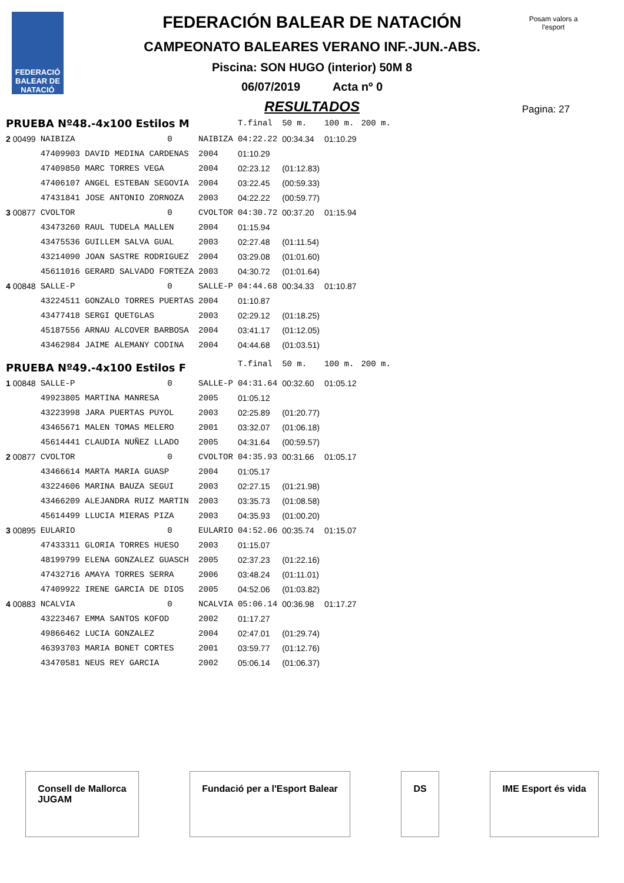FEDERACIÓ BALEAR DE NATACIÓ
Posam valors a l'esport
FEDERACIÓN BALEAR DE NATACIÓN
CAMPEONATO BALEARES VERANO INF.-JUN.-ABS.
Piscina: SON HUGO (interior) 50M 8
06/07/2019 Acta nº 0
RESULTADOS
Pagina: 27
| PRUEBA Nº48.-4x100 Estilos M | | | | T.final | 50 m. | 100 m. | 200 m. |
| 2 00499 | NAIBIZA | 0 | NAIBIZA | 04:22.22 | 00:34.34 | 01:10.29 | |
| | 47409903 DAVID MEDINA CARDENAS | | 2004 | 01:10.29 | | | |
| | 47409850 MARC TORRES VEGA | | 2004 | 02:23.12 | (01:12.83) | | |
| | 47406107 ANGEL ESTEBAN SEGOVIA | | 2004 | 03:22.45 | (00:59.33) | | |
| | 47431841 JOSE ANTONIO ZORNOZA | | 2003 | 04:22.22 | (00:59.77) | | |
| 3 00877 | CVOLTOR | 0 | CVOLTOR | 04:30.72 | 00:37.20 | 01:15.94 | |
| | 43473260 RAUL TUDELA MALLEN | | 2004 | 01:15.94 | | | |
| | 43475536 GUILLEM SALVA GUAL | | 2003 | 02:27.48 | (01:11.54) | | |
| | 43214090 JOAN SASTRE RODRIGUEZ | | 2004 | 03:29.08 | (01:01.60) | | |
| | 45611016 GERARD SALVADO FORTEZA | | 2003 | 04:30.72 | (01:01.64) | | |
| 4 00848 | SALLE-P | 0 | SALLE-P | 04:44.68 | 00:34.33 | 01:10.87 | |
| | 43224511 GONZALO TORRES PUERTAS | | 2004 | 01:10.87 | | | |
| | 43477418 SERGI QUETGLAS | | 2003 | 02:29.12 | (01:18.25) | | |
| | 45187556 ARNAU ALCOVER BARBOSA | | 2004 | 03:41.17 | (01:12.05) | | |
| | 43462984 JAIME ALEMANY CODINA | | 2004 | 04:44.68 | (01:03.51) | | |
| PRUEBA Nº49.-4x100 Estilos F | | | | T.final | 50 m. | 100 m. | 200 m. |
| 1 00848 | SALLE-P | 0 | SALLE-P | 04:31.64 | 00:32.60 | 01:05.12 | |
| | 49923805 MARTINA MANRESA | | 2005 | 01:05.12 | | | |
| | 43223998 JARA PUERTAS PUYOL | | 2003 | 02:25.89 | (01:20.77) | | |
| | 43465671 MALEN TOMAS MELERO | | 2001 | 03:32.07 | (01:06.18) | | |
| | 45614441 CLAUDIA NUÑEZ LLADO | | 2005 | 04:31.64 | (00:59.57) | | |
| 2 00877 | CVOLTOR | 0 | CVOLTOR | 04:35.93 | 00:31.66 | 01:05.17 | |
| | 43466614 MARTA MARIA GUASP | | 2004 | 01:05.17 | | | |
| | 43224606 MARINA BAUZA SEGUI | | 2003 | 02:27.15 | (01:21.98) | | |
| | 43466209 ALEJANDRA RUIZ MARTIN | | 2003 | 03:35.73 | (01:08.58) | | |
| | 45614499 LLUCIA MIERAS PIZA | | 2003 | 04:35.93 | (01:00.20) | | |
| 3 00895 | EULARIO | 0 | EULARIO | 04:52.06 | 00:35.74 | 01:15.07 | |
| | 47433311 GLORIA TORRES HUESO | | 2003 | 01:15.07 | | | |
| | 48199799 ELENA GONZALEZ GUASCH | | 2005 | 02:37.23 | (01:22.16) | | |
| | 47432716 AMAYA TORRES SERRA | | 2006 | 03:48.24 | (01:11.01) | | |
| | 47409922 IRENE GARCIA DE DIOS | | 2005 | 04:52.06 | (01:03.82) | | |
| 4 00883 | NCALVIA | 0 | NCALVIA | 05:06.14 | 00:36.98 | 01:17.27 | |
| | 43223467 EMMA SANTOS KOFOD | | 2002 | 01:17.27 | | | |
| | 49866462 LUCIA GONZALEZ | | 2004 | 02:47.01 | (01:29.74) | | |
| | 46393703 MARIA BONET CORTES | | 2001 | 03:59.77 | (01:12.76) | | |
| | 43470581 NEUS REY GARCIA | | 2002 | 05:06.14 | (01:06.37) | | |
Consell de Mallorca
JUGAM
Fundació per a l'Esport Balear DS IME Esport és vida